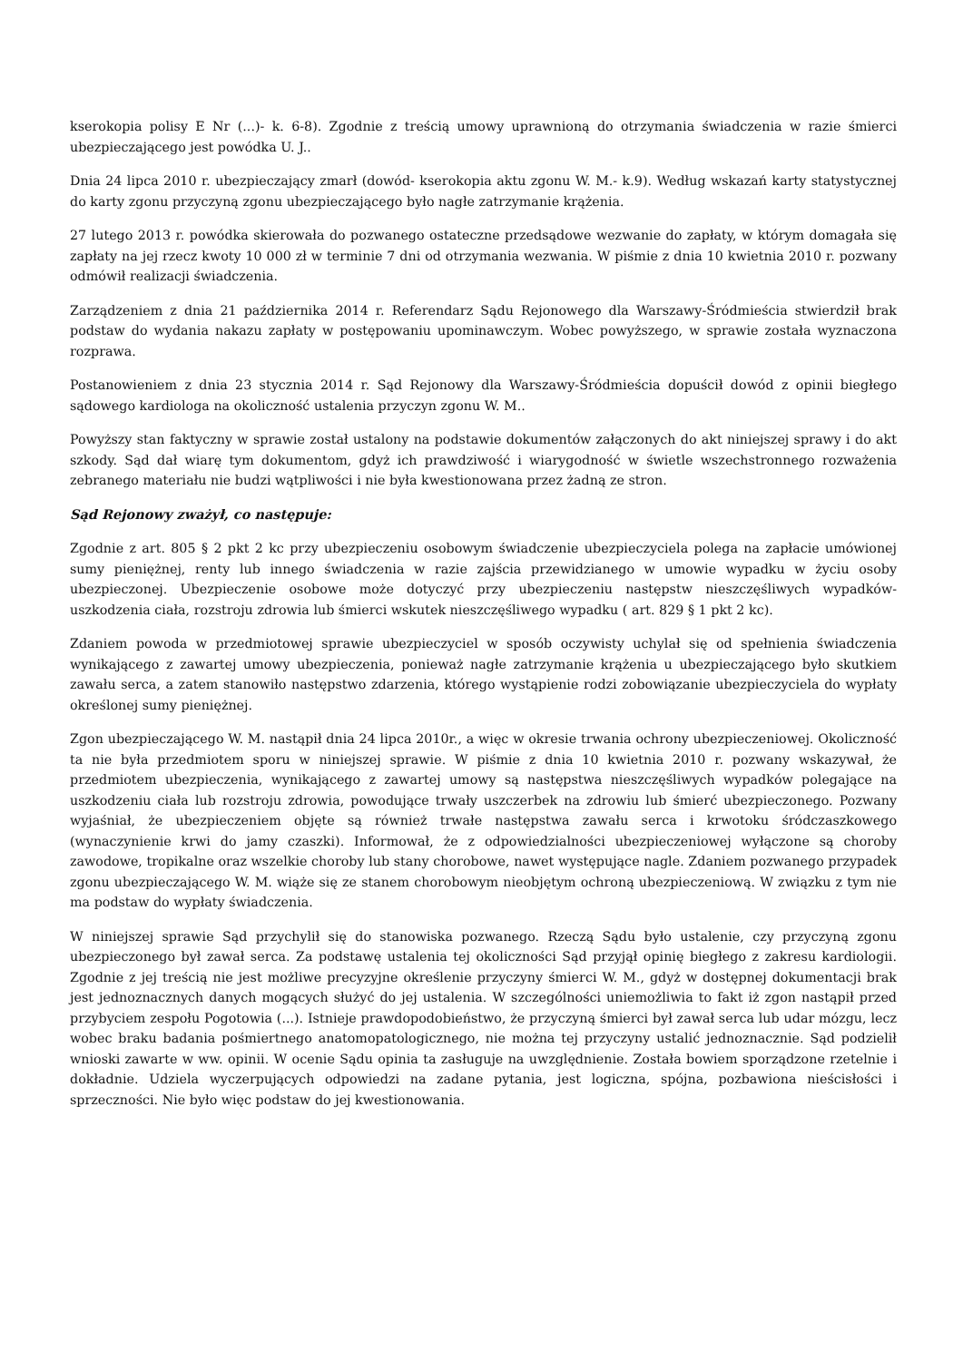kserokopia polisy E Nr (...)- k. 6-8). Zgodnie z treścią umowy uprawnioną do otrzymania świadczenia w razie śmierci ubezpieczającego jest powódka U. J..
Dnia 24 lipca 2010 r. ubezpieczający zmarł (dowód- kserokopia aktu zgonu W. M.- k.9). Według wskazań karty statystycznej do karty zgonu przyczyną zgonu ubezpieczającego było nagłe zatrzymanie krążenia.
27 lutego 2013 r. powódka skierowała do pozwanego ostateczne przedsądowe wezwanie do zapłaty, w którym domagała się zapłaty na jej rzecz kwoty 10 000 zł w terminie 7 dni od otrzymania wezwania. W piśmie z dnia 10 kwietnia 2010 r. pozwany odmówił realizacji świadczenia.
Zarządzeniem z dnia 21 października 2014 r. Referendarz Sądu Rejonowego dla Warszawy-Śródmieścia stwierdził brak podstaw do wydania nakazu zapłaty w postępowaniu upominawczym. Wobec powyższego, w sprawie została wyznaczona rozprawa.
Postanowieniem z dnia 23 stycznia 2014 r. Sąd Rejonowy dla Warszawy-Śródmieścia dopuścił dowód z opinii biegłego sądowego kardiologa na okoliczność ustalenia przyczyn zgonu W. M..
Powyższy stan faktyczny w sprawie został ustalony na podstawie dokumentów załączonych do akt niniejszej sprawy i do akt szkody. Sąd dał wiarę tym dokumentom, gdyż ich prawdziwość i wiarygodność w świetle wszechstronnego rozważenia zebranego materiału nie budzi wątpliwości i nie była kwestionowana przez żadną ze stron.
Sąd Rejonowy zważył, co następuje:
Zgodnie z art. 805 § 2 pkt 2 kc przy ubezpieczeniu osobowym świadczenie ubezpieczyciela polega na zapłacie umówionej sumy pieniężnej, renty lub innego świadczenia w razie zajścia przewidzianego w umowie wypadku w życiu osoby ubezpieczonej. Ubezpieczenie osobowe może dotyczyć przy ubezpieczeniu następstw nieszczęśliwych wypadków- uszkodzenia ciała, rozstroju zdrowia lub śmierci wskutek nieszczęśliwego wypadku ( art. 829 § 1 pkt 2 kc).
Zdaniem powoda w przedmiotowej sprawie ubezpieczyciel w sposób oczywisty uchylał się od spełnienia świadczenia wynikającego z zawartej umowy ubezpieczenia, ponieważ nagłe zatrzymanie krążenia u ubezpieczającego było skutkiem zawału serca, a zatem stanowiło następstwo zdarzenia, którego wystąpienie rodzi zobowiązanie ubezpieczyciela do wypłaty określonej sumy pieniężnej.
Zgon ubezpieczającego W. M. nastąpił dnia 24 lipca 2010r., a więc w okresie trwania ochrony ubezpieczeniowej. Okoliczność ta nie była przedmiotem sporu w niniejszej sprawie. W piśmie z dnia 10 kwietnia 2010 r. pozwany wskazywał, że przedmiotem ubezpieczenia, wynikającego z zawartej umowy są następstwa nieszczęśliwych wypadków polegające na uszkodzeniu ciała lub rozstroju zdrowia, powodujące trwały uszczerbek na zdrowiu lub śmierć ubezpieczonego. Pozwany wyjaśniał, że ubezpieczeniem objęte są również trwałe następstwa zawału serca i krwotoku śródczaszkowego (wynaczynienie krwi do jamy czaszki). Informował, że z odpowiedzialności ubezpieczeniowej wyłączone są choroby zawodowe, tropikalne oraz wszelkie choroby lub stany chorobowe, nawet występujące nagle. Zdaniem pozwanego przypadek zgonu ubezpieczającego W. M. wiąże się ze stanem chorobowym nieobjętym ochroną ubezpieczeniową. W związku z tym nie ma podstaw do wypłaty świadczenia.
W niniejszej sprawie Sąd przychylił się do stanowiska pozwanego. Rzeczą Sądu było ustalenie, czy przyczyną zgonu ubezpieczonego był zawał serca. Za podstawę ustalenia tej okoliczności Sąd przyjął opinię biegłego z zakresu kardiologii. Zgodnie z jej treścią nie jest możliwe precyzyjne określenie przyczyny śmierci W. M., gdyż w dostępnej dokumentacji brak jest jednoznacznych danych mogących służyć do jej ustalenia. W szczególności uniemożliwia to fakt iż zgon nastąpił przed przybyciem zespołu Pogotowia (...). Istnieje prawdopodobieństwo, że przyczyną śmierci był zawał serca lub udar mózgu, lecz wobec braku badania pośmiertnego anatomopatologicznego, nie można tej przyczyny ustalić jednoznacznie. Sąd podzielił wnioski zawarte w ww. opinii. W ocenie Sądu opinia ta zasługuje na uwzględnienie. Została bowiem sporządzone rzetelnie i dokładnie. Udziela wyczerpujących odpowiedzi na zadane pytania, jest logiczna, spójna, pozbawiona nieścisłości i sprzeczności. Nie było więc podstaw do jej kwestionowania.